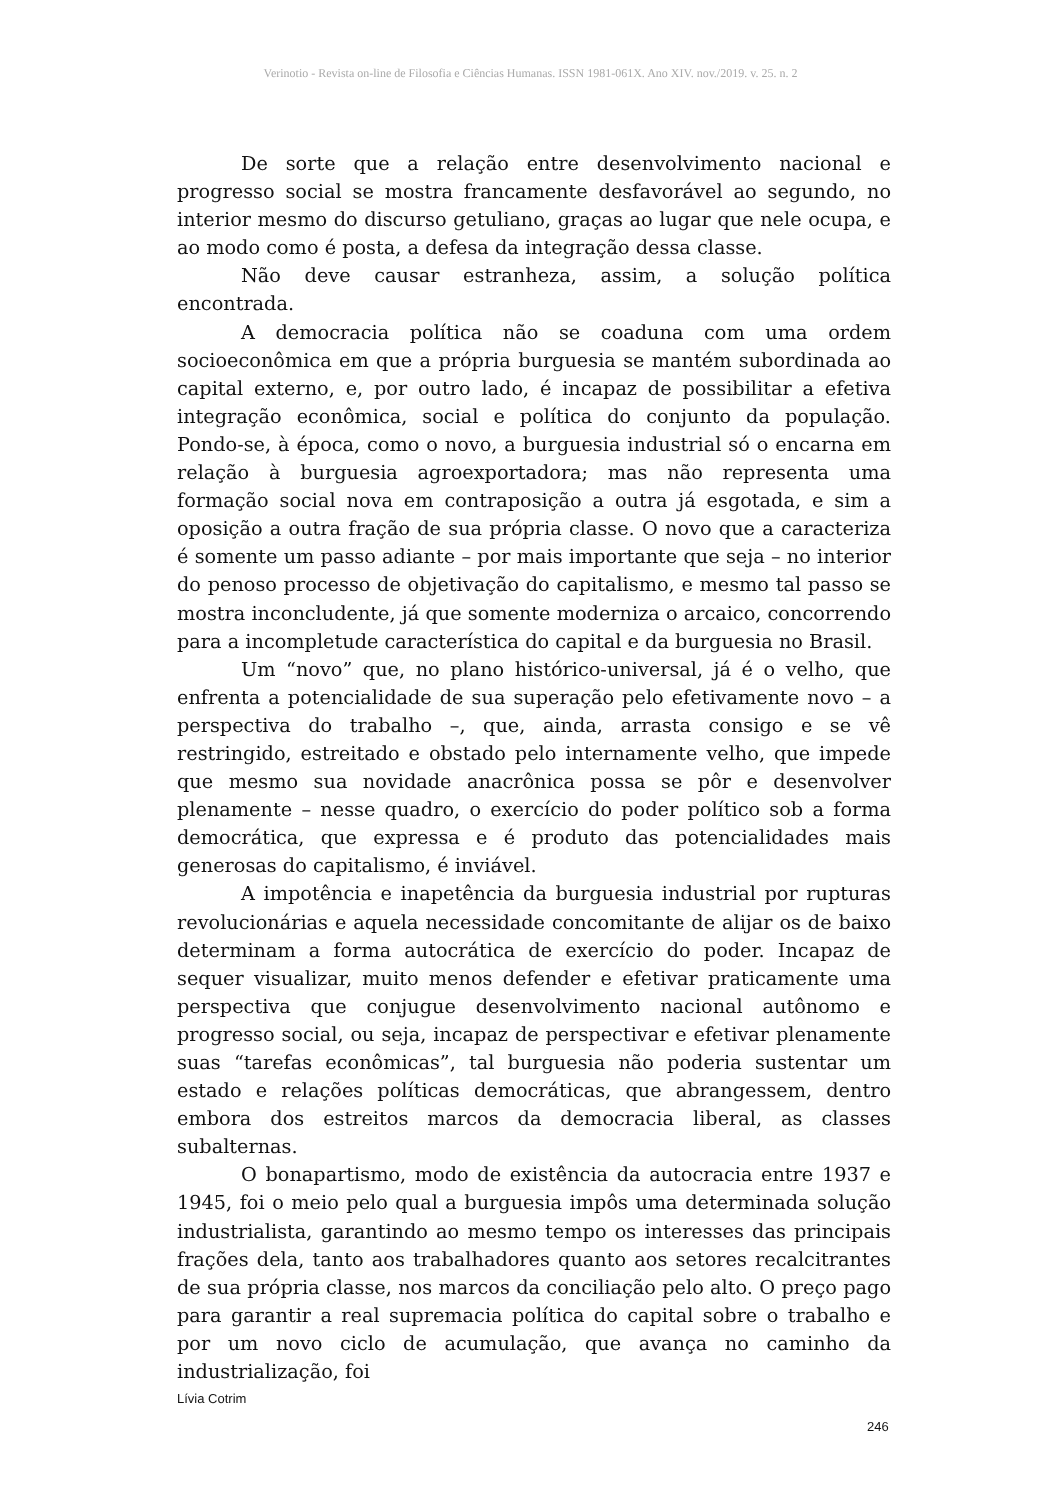Verinotio - Revista on-line de Filosofia e Ciências Humanas. ISSN 1981-061X. Ano XIV. nov./2019. v. 25. n. 2
De sorte que a relação entre desenvolvimento nacional e progresso social se mostra francamente desfavorável ao segundo, no interior mesmo do discurso getuliano, graças ao lugar que nele ocupa, e ao modo como é posta, a defesa da integração dessa classe.
Não deve causar estranheza, assim, a solução política encontrada.
A democracia política não se coaduna com uma ordem socioeconômica em que a própria burguesia se mantém subordinada ao capital externo, e, por outro lado, é incapaz de possibilitar a efetiva integração econômica, social e política do conjunto da população. Pondo-se, à época, como o novo, a burguesia industrial só o encarna em relação à burguesia agroexportadora; mas não representa uma formação social nova em contraposição a outra já esgotada, e sim a oposição a outra fração de sua própria classe. O novo que a caracteriza é somente um passo adiante – por mais importante que seja – no interior do penoso processo de objetivação do capitalismo, e mesmo tal passo se mostra inconcludente, já que somente moderniza o arcaico, concorrendo para a incompletude característica do capital e da burguesia no Brasil.
Um “novo” que, no plano histórico-universal, já é o velho, que enfrenta a potencialidade de sua superação pelo efetivamente novo – a perspectiva do trabalho –, que, ainda, arrasta consigo e se vê restringido, estreitado e obstado pelo internamente velho, que impede que mesmo sua novidade anacrônica possa se pôr e desenvolver plenamente – nesse quadro, o exercício do poder político sob a forma democrática, que expressa e é produto das potencialidades mais generosas do capitalismo, é inviável.
A impotência e inapetência da burguesia industrial por rupturas revolucionárias e aquela necessidade concomitante de alijar os de baixo determinam a forma autocrática de exercício do poder. Incapaz de sequer visualizar, muito menos defender e efetivar praticamente uma perspectiva que conjugue desenvolvimento nacional autônomo e progresso social, ou seja, incapaz de perspectivar e efetivar plenamente suas “tarefas econômicas”, tal burguesia não poderia sustentar um estado e relações políticas democráticas, que abrangessem, dentro embora dos estreitos marcos da democracia liberal, as classes subalternas.
O bonapartismo, modo de existência da autocracia entre 1937 e 1945, foi o meio pelo qual a burguesia impôs uma determinada solução industrialista, garantindo ao mesmo tempo os interesses das principais frações dela, tanto aos trabalhadores quanto aos setores recalcitrantes de sua própria classe, nos marcos da conciliação pelo alto. O preço pago para garantir a real supremacia política do capital sobre o trabalho e por um novo ciclo de acumulação, que avança no caminho da industrialização, foi
Lívia Cotrim
246